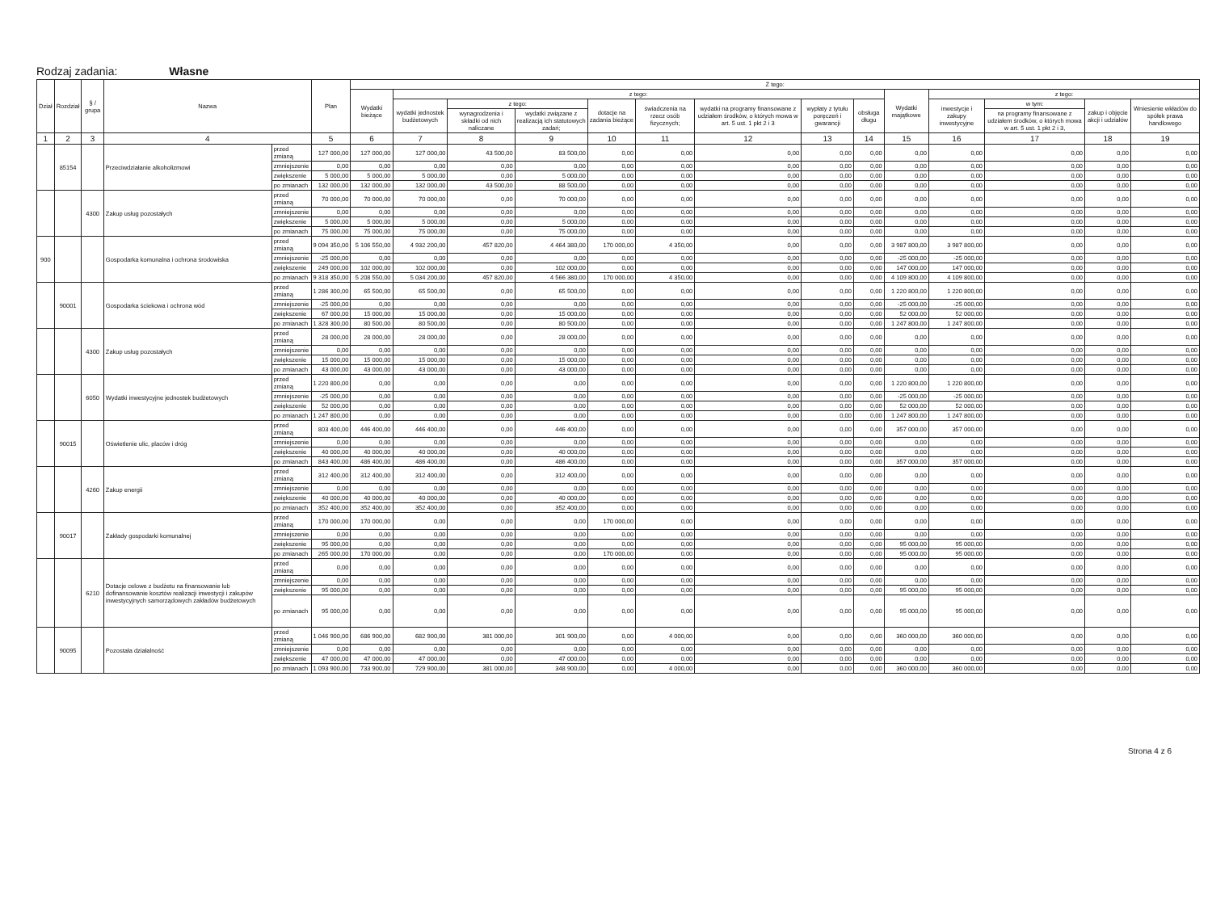Rodzaj zadania: Własne
| Dział | Rozdział | § / grupa | Nazwa | | Plan | Z tego: | | | | | | | | | | | | | |
| --- | --- | --- | --- | --- | --- | --- | --- | --- | --- | --- | --- | --- | --- | --- | --- | --- | --- | --- | --- |
| | | | | | | Wydatki bieżące | z tego: | | | | | | | | Wydatki majątkowe | z tego: | | | |
| | | | | | | | wydatki jednostek budżetowych | z tego: | | dotacje na zadania bieżące | świadczenia na rzecz osób fizycznych; | wydatki na programy finansowane z udziałem środków, o których mowa w art. 5 ust. 1 pkt 2 i 3 | wypłaty z tytułu poręczeń i gwarancji | obsługa długu | | inwestycje i zakupy inwestycyjne | w tym: | zakup i objęcie akcji i udziałów | Wniesienie wkładów do spółek prawa handlowego |
| | | | | | | | | wynagrodzenia i składki od nich naliczane | wydatki związane z realizacją ich statutowych zadań; | | | | | | | | na programy finansowane z udziałem środków, o których mowa w art. 5 ust. 1 pkt 2 i 3, | | |
| 1 | 2 | 3 | 4 | | 5 | 6 | 7 | 8 | 9 | 10 | 11 | 12 | 13 | 14 | 15 | 16 | 17 | 18 | 19 |
| | 85154 | | Przeciwdziałanie alkoholizmowi | przed zmianą | 127 000,00 | 127 000,00 | 127 000,00 | 43 500,00 | 83 500,00 | 0,00 | 0,00 | 0,00 | 0,00 | 0,00 | 0,00 | 0,00 | 0,00 | 0,00 | 0,00 |
| | | | | zmniejszenie | 0,00 | 0,00 | 0,00 | 0,00 | 0,00 | 0,00 | 0,00 | 0,00 | 0,00 | 0,00 | 0,00 | 0,00 | 0,00 | 0,00 | 0,00 |
| | | | | zwiększenie | 5 000,00 | 5 000,00 | 5 000,00 | 0,00 | 5 000,00 | 0,00 | 0,00 | 0,00 | 0,00 | 0,00 | 0,00 | 0,00 | 0,00 | 0,00 | 0,00 |
| | | | | po zmianach | 132 000,00 | 132 000,00 | 132 000,00 | 43 500,00 | 88 500,00 | 0,00 | 0,00 | 0,00 | 0,00 | 0,00 | 0,00 | 0,00 | 0,00 | 0,00 | 0,00 |
| | | 4300 | Zakup usług pozostałych | przed zmianą | 70 000,00 | 70 000,00 | 70 000,00 | 0,00 | 70 000,00 | 0,00 | 0,00 | 0,00 | 0,00 | 0,00 | 0,00 | 0,00 | 0,00 | 0,00 | 0,00 |
| | | | | zmniejszenie | 0,00 | 0,00 | 0,00 | 0,00 | 0,00 | 0,00 | 0,00 | 0,00 | 0,00 | 0,00 | 0,00 | 0,00 | 0,00 | 0,00 | 0,00 |
| | | | | zwiększenie | 5 000,00 | 5 000,00 | 5 000,00 | 0,00 | 5 000,00 | 0,00 | 0,00 | 0,00 | 0,00 | 0,00 | 0,00 | 0,00 | 0,00 | 0,00 | 0,00 |
| | | | | po zmianach | 75 000,00 | 75 000,00 | 75 000,00 | 0,00 | 75 000,00 | 0,00 | 0,00 | 0,00 | 0,00 | 0,00 | 0,00 | 0,00 | 0,00 | 0,00 | 0,00 |
| 900 | | | Gospodarka komunalna i ochrona środowiska | przed zmianą | 9 094 350,00 | 5 106 550,00 | 4 932 200,00 | 457 820,00 | 4 464 380,00 | 170 000,00 | 4 350,00 | 0,00 | 0,00 | 0,00 | 3 987 800,00 | 3 987 800,00 | 0,00 | 0,00 | 0,00 |
| | | | | zmniejszenie | -25 000,00 | 0,00 | 0,00 | 0,00 | 0,00 | 0,00 | 0,00 | 0,00 | 0,00 | 0,00 | -25 000,00 | -25 000,00 | 0,00 | 0,00 | 0,00 |
| | | | | zwiększenie | 249 000,00 | 102 000,00 | 102 000,00 | 0,00 | 102 000,00 | 0,00 | 0,00 | 0,00 | 0,00 | 0,00 | 147 000,00 | 147 000,00 | 0,00 | 0,00 | 0,00 |
| | | | | po zmianach | 9 318 350,00 | 5 208 550,00 | 5 034 200,00 | 457 820,00 | 4 566 380,00 | 170 000,00 | 4 350,00 | 0,00 | 0,00 | 0,00 | 4 109 800,00 | 4 109 800,00 | 0,00 | 0,00 | 0,00 |
| | 90001 | | Gospodarka ściekowa i ochrona wód | przed zmianą | 1 286 300,00 | 65 500,00 | 65 500,00 | 0,00 | 65 500,00 | 0,00 | 0,00 | 0,00 | 0,00 | 0,00 | 1 220 800,00 | 1 220 800,00 | 0,00 | 0,00 | 0,00 |
| | | | | zmniejszenie | -25 000,00 | 0,00 | 0,00 | 0,00 | 0,00 | 0,00 | 0,00 | 0,00 | 0,00 | 0,00 | -25 000,00 | -25 000,00 | 0,00 | 0,00 | 0,00 |
| | | | | zwiększenie | 67 000,00 | 15 000,00 | 15 000,00 | 0,00 | 15 000,00 | 0,00 | 0,00 | 0,00 | 0,00 | 0,00 | 52 000,00 | 52 000,00 | 0,00 | 0,00 | 0,00 |
| | | | | po zmianach | 1 328 300,00 | 80 500,00 | 80 500,00 | 0,00 | 80 500,00 | 0,00 | 0,00 | 0,00 | 0,00 | 0,00 | 1 247 800,00 | 1 247 800,00 | 0,00 | 0,00 | 0,00 |
| | | 4300 | Zakup usług pozostałych | przed zmianą | 28 000,00 | 28 000,00 | 28 000,00 | 0,00 | 28 000,00 | 0,00 | 0,00 | 0,00 | 0,00 | 0,00 | 0,00 | 0,00 | 0,00 | 0,00 | 0,00 |
| | | | | zmniejszenie | 0,00 | 0,00 | 0,00 | 0,00 | 0,00 | 0,00 | 0,00 | 0,00 | 0,00 | 0,00 | 0,00 | 0,00 | 0,00 | 0,00 | 0,00 |
| | | | | zwiększenie | 15 000,00 | 15 000,00 | 15 000,00 | 0,00 | 15 000,00 | 0,00 | 0,00 | 0,00 | 0,00 | 0,00 | 0,00 | 0,00 | 0,00 | 0,00 | 0,00 |
| | | | | po zmianach | 43 000,00 | 43 000,00 | 43 000,00 | 0,00 | 43 000,00 | 0,00 | 0,00 | 0,00 | 0,00 | 0,00 | 0,00 | 0,00 | 0,00 | 0,00 | 0,00 |
| | | 6050 | Wydatki inwestycyjne jednostek budżetowych | przed zmianą | 1 220 800,00 | 0,00 | 0,00 | 0,00 | 0,00 | 0,00 | 0,00 | 0,00 | 0,00 | 0,00 | 1 220 800,00 | 1 220 800,00 | 0,00 | 0,00 | 0,00 |
| | | | | zmniejszenie | -25 000,00 | 0,00 | 0,00 | 0,00 | 0,00 | 0,00 | 0,00 | 0,00 | 0,00 | 0,00 | -25 000,00 | -25 000,00 | 0,00 | 0,00 | 0,00 |
| | | | | zwiększenie | 52 000,00 | 0,00 | 0,00 | 0,00 | 0,00 | 0,00 | 0,00 | 0,00 | 0,00 | 0,00 | 52 000,00 | 52 000,00 | 0,00 | 0,00 | 0,00 |
| | | | | po zmianach | 1 247 800,00 | 0,00 | 0,00 | 0,00 | 0,00 | 0,00 | 0,00 | 0,00 | 0,00 | 0,00 | 1 247 800,00 | 1 247 800,00 | 0,00 | 0,00 | 0,00 |
| | 90015 | | Oświetlenie ulic, placów i dróg | przed zmianą | 803 400,00 | 446 400,00 | 446 400,00 | 0,00 | 446 400,00 | 0,00 | 0,00 | 0,00 | 0,00 | 0,00 | 357 000,00 | 357 000,00 | 0,00 | 0,00 | 0,00 |
| | | | | zmniejszenie | 0,00 | 0,00 | 0,00 | 0,00 | 0,00 | 0,00 | 0,00 | 0,00 | 0,00 | 0,00 | 0,00 | 0,00 | 0,00 | 0,00 | 0,00 |
| | | | | zwiększenie | 40 000,00 | 40 000,00 | 40 000,00 | 0,00 | 40 000,00 | 0,00 | 0,00 | 0,00 | 0,00 | 0,00 | 0,00 | 0,00 | 0,00 | 0,00 | 0,00 |
| | | | | po zmianach | 843 400,00 | 486 400,00 | 486 400,00 | 0,00 | 486 400,00 | 0,00 | 0,00 | 0,00 | 0,00 | 0,00 | 357 000,00 | 357 000,00 | 0,00 | 0,00 | 0,00 |
| | | 4260 | Zakup energii | przed zmianą | 312 400,00 | 312 400,00 | 312 400,00 | 0,00 | 312 400,00 | 0,00 | 0,00 | 0,00 | 0,00 | 0,00 | 0,00 | 0,00 | 0,00 | 0,00 | 0,00 |
| | | | | zmniejszenie | 0,00 | 0,00 | 0,00 | 0,00 | 0,00 | 0,00 | 0,00 | 0,00 | 0,00 | 0,00 | 0,00 | 0,00 | 0,00 | 0,00 | 0,00 |
| | | | | zwiększenie | 40 000,00 | 40 000,00 | 40 000,00 | 0,00 | 40 000,00 | 0,00 | 0,00 | 0,00 | 0,00 | 0,00 | 0,00 | 0,00 | 0,00 | 0,00 | 0,00 |
| | | | | po zmianach | 352 400,00 | 352 400,00 | 352 400,00 | 0,00 | 352 400,00 | 0,00 | 0,00 | 0,00 | 0,00 | 0,00 | 0,00 | 0,00 | 0,00 | 0,00 | 0,00 |
| | 90017 | | Zakłady gospodarki komunalnej | przed zmianą | 170 000,00 | 170 000,00 | 0,00 | 0,00 | 0,00 | 170 000,00 | 0,00 | 0,00 | 0,00 | 0,00 | 0,00 | 0,00 | 0,00 | 0,00 | 0,00 |
| | | | | zmniejszenie | 0,00 | 0,00 | 0,00 | 0,00 | 0,00 | 0,00 | 0,00 | 0,00 | 0,00 | 0,00 | 0,00 | 0,00 | 0,00 | 0,00 | 0,00 |
| | | | | zwiększenie | 95 000,00 | 0,00 | 0,00 | 0,00 | 0,00 | 0,00 | 0,00 | 0,00 | 0,00 | 0,00 | 95 000,00 | 95 000,00 | 0,00 | 0,00 | 0,00 |
| | | | | po zmianach | 265 000,00 | 170 000,00 | 0,00 | 0,00 | 0,00 | 170 000,00 | 0,00 | 0,00 | 0,00 | 0,00 | 95 000,00 | 95 000,00 | 0,00 | 0,00 | 0,00 |
| | | 6210 | Dotacje celowe z budżetu na finansowanie lub dofinansowanie kosztów realizacji inwestycji i zakupów inwestycyjnych samorządowych zakładów budżetowych | przed zmianą | 0,00 | 0,00 | 0,00 | 0,00 | 0,00 | 0,00 | 0,00 | 0,00 | 0,00 | 0,00 | 0,00 | 0,00 | 0,00 | 0,00 | 0,00 |
| | | | | zmniejszenie | 0,00 | 0,00 | 0,00 | 0,00 | 0,00 | 0,00 | 0,00 | 0,00 | 0,00 | 0,00 | 0,00 | 0,00 | 0,00 | 0,00 | 0,00 |
| | | | | zwiększenie | 95 000,00 | 0,00 | 0,00 | 0,00 | 0,00 | 0,00 | 0,00 | 0,00 | 0,00 | 0,00 | 95 000,00 | 95 000,00 | 0,00 | 0,00 | 0,00 |
| | | | | po zmianach | 95 000,00 | 0,00 | 0,00 | 0,00 | 0,00 | 0,00 | 0,00 | 0,00 | 0,00 | 0,00 | 95 000,00 | 95 000,00 | 0,00 | 0,00 | 0,00 |
| | 90095 | | Pozostała działalność | przed zmianą | 1 046 900,00 | 686 900,00 | 682 900,00 | 381 000,00 | 301 900,00 | 0,00 | 4 000,00 | 0,00 | 0,00 | 0,00 | 360 000,00 | 360 000,00 | 0,00 | 0,00 | 0,00 |
| | | | | zmniejszenie | 0,00 | 0,00 | 0,00 | 0,00 | 0,00 | 0,00 | 0,00 | 0,00 | 0,00 | 0,00 | 0,00 | 0,00 | 0,00 | 0,00 | 0,00 |
| | | | | zwiększenie | 47 000,00 | 47 000,00 | 47 000,00 | 0,00 | 47 000,00 | 0,00 | 0,00 | 0,00 | 0,00 | 0,00 | 0,00 | 0,00 | 0,00 | 0,00 | 0,00 |
| | | | | po zmianach | 1 093 900,00 | 733 900,00 | 729 900,00 | 381 000,00 | 348 900,00 | 0,00 | 4 000,00 | 0,00 | 0,00 | 0,00 | 360 000,00 | 360 000,00 | 0,00 | 0,00 | 0,00 |
Strona 4 z 6